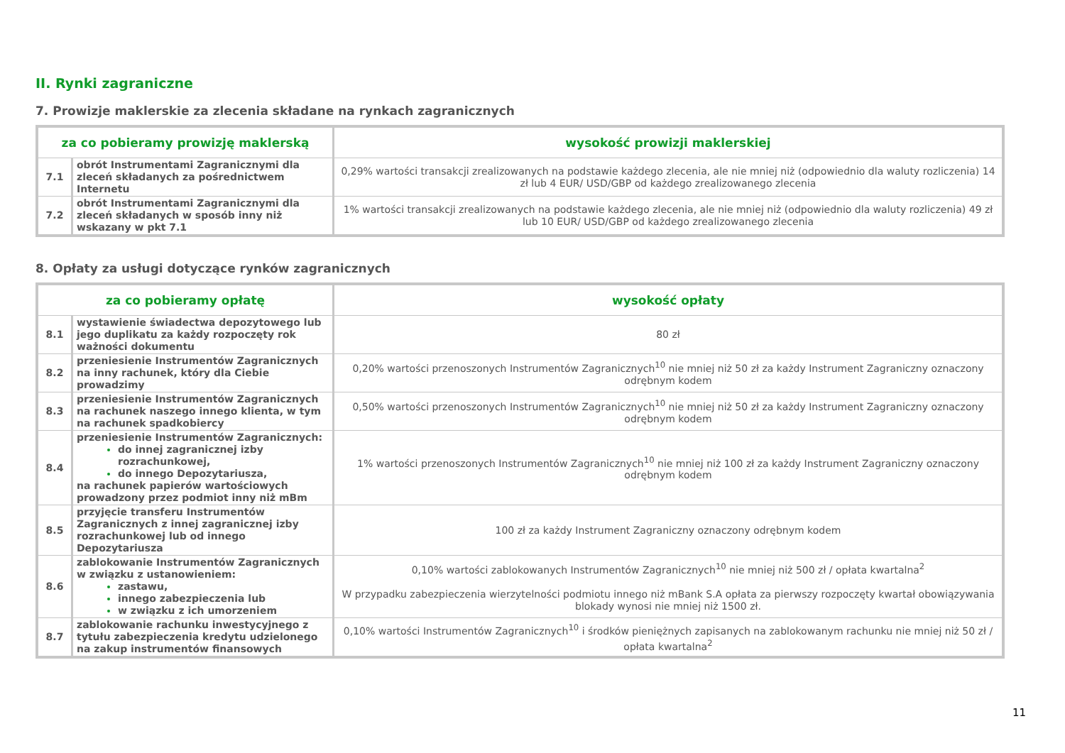II. Rynki zagraniczne
7. Prowizje maklerskie za zlecenia składane na rynkach zagranicznych
| za co pobieramy prowizję maklerską | | wysokość prowizji maklerskiej |
| --- | --- | --- |
| 7.1 | obrót Instrumentami Zagranicznymi dla zleceń składanych za pośrednictwem Internetu | 0,29% wartości transakcji zrealizowanych na podstawie każdego zlecenia, ale nie mniej niż (odpowiednio dla waluty rozliczenia) 14 zł lub 4 EUR/ USD/GBP od każdego zrealizowanego zlecenia |
| 7.2 | obrót Instrumentami Zagranicznymi dla zleceń składanych w sposób inny niż wskazany w pkt 7.1 | 1% wartości transakcji zrealizowanych na podstawie każdego zlecenia, ale nie mniej niż (odpowiednio dla waluty rozliczenia) 49 zł lub 10 EUR/ USD/GBP od każdego zrealizowanego zlecenia |
8. Opłaty za usługi dotyczące rynków zagranicznych
| za co pobieramy opłatę | | wysokość opłaty |
| --- | --- | --- |
| 8.1 | wystawienie świadectwa depozytowego lub jego duplikatu za każdy rozpoczęty rok ważności dokumentu | 80 zł |
| 8.2 | przeniesienie Instrumentów Zagranicznych na inny rachunek, który dla Ciebie prowadzimy | 0,20% wartości przenoszonych Instrumentów Zagranicznych<sup>10</sup> nie mniej niż 50 zł za każdy Instrument Zagraniczny oznaczony odrębnym kodem |
| 8.3 | przeniesienie Instrumentów Zagranicznych na rachunek naszego innego klienta, w tym na rachunek spadkobiercy | 0,50% wartości przenoszonych Instrumentów Zagranicznych<sup>10</sup> nie mniej niż 50 zł za każdy Instrument Zagraniczny oznaczony odrębnym kodem |
| 8.4 | przeniesienie Instrumentów Zagranicznych: do innej zagranicznej izby rozrachunkowej, do innego Depozytariusza, na rachunek papierów wartościowych prowadzony przez podmiot inny niż mBm | 1% wartości przenoszonych Instrumentów Zagranicznych<sup>10</sup> nie mniej niż 100 zł za każdy Instrument Zagraniczny oznaczony odrębnym kodem |
| 8.5 | przyjęcie transferu Instrumentów Zagranicznych z innej zagranicznej izby rozrachunkowej lub od innego Depozytariusza | 100 zł za każdy Instrument Zagraniczny oznaczony odrębnym kodem |
| 8.6 | zablokowanie Instrumentów Zagranicznych w związku z ustanowieniem: zastawu, innego zabezpieczenia lub w związku z ich umorzeniem | 0,10% wartości zablokowanych Instrumentów Zagranicznych<sup>10</sup> nie mniej niż 500 zł / opłata kwartalna<sup>2</sup> W przypadku zabezpieczenia wierzytelności podmiotu innego niż mBank S.A opłata za pierwszy rozpoczęty kwartał obowiązywania blokady wynosi nie mniej niż 1500 zł. |
| 8.7 | zablokowanie rachunku inwestycyjnego z tytułu zabezpieczenia kredytu udzielonego na zakup instrumentów finansowych | 0,10% wartości Instrumentów Zagranicznych<sup>10</sup> i środków pieniężnych zapisanych na zablokowanym rachunku nie mniej niż 50 zł / opłata kwartalna<sup>2</sup> |
11